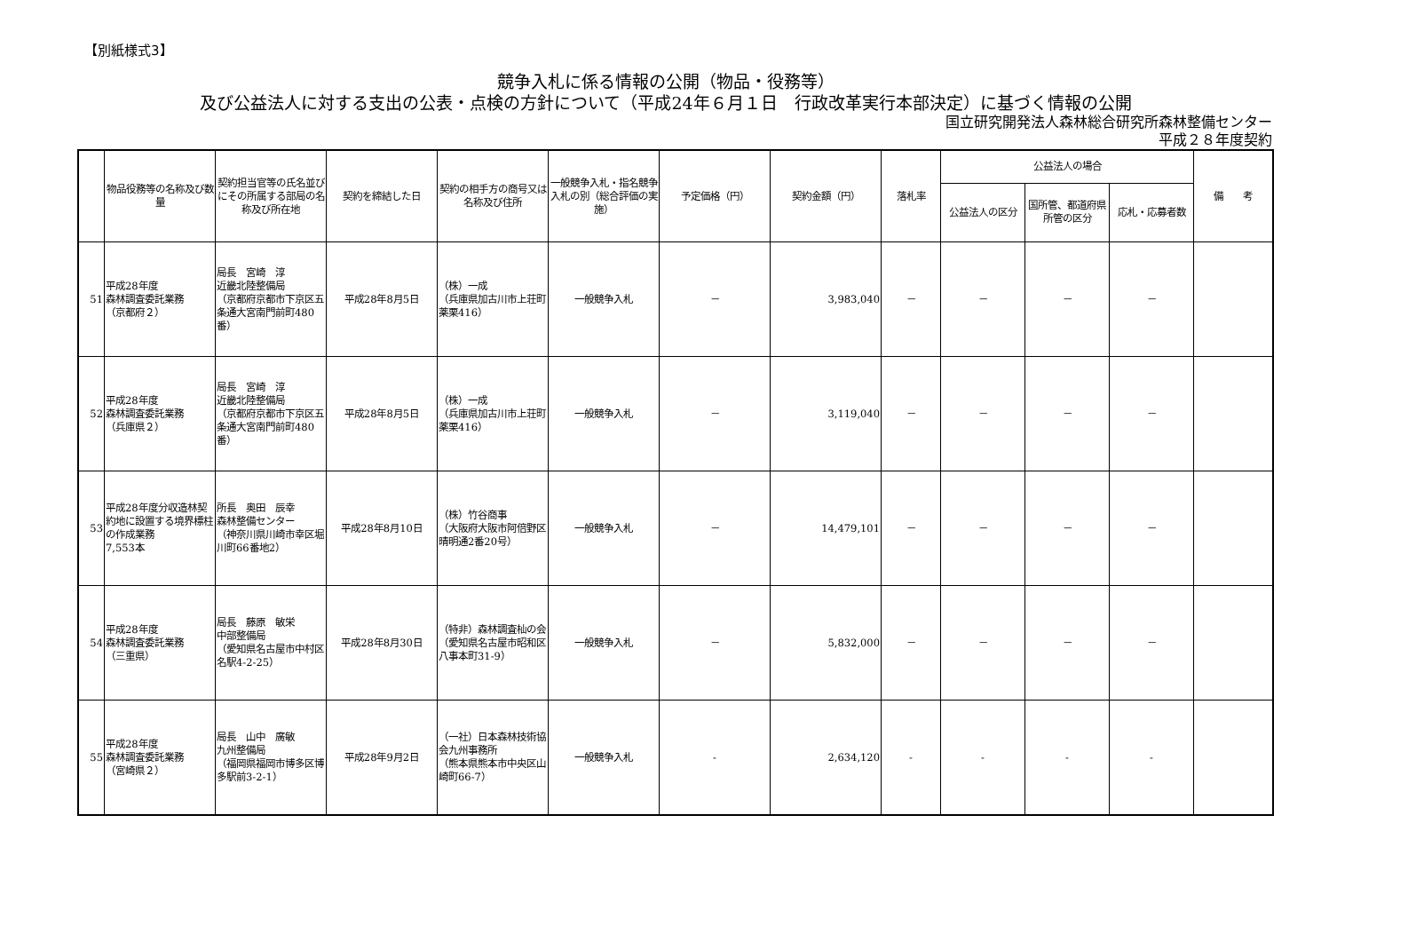【別紙様式3】
競争入札に係る情報の公開（物品・役務等）
及び公益法人に対する支出の公表・点検の方針について（平成24年６月１日　行政改革実行本部決定）に基づく情報の公開
国立研究開発法人森林総合研究所森林整備センター
平成２８年度契約
| | 物品役務等の名称及び数量 | 契約担当官等の氏名並びにその所属する部局の名称及び所在地 | 契約を締結した日 | 契約の相手方の商号又は名称及び住所 | 一般競争入札・指名競争入札の別（総合評価の実施） | 予定価格（円） | 契約金額（円） | 落札率 | 公益法人の場合 | | | 備 考 |
| --- | --- | --- | --- | --- | --- | --- | --- | --- | --- | --- | --- | --- |
| | | | | | | | | | 公益法人の区分 | 国所管、都道府県所管の区分 | 応札・応募者数 | |
| 51 | 平成28年度 森林調査委託業務 （京都府２） | 局長 宮崎 淳 近畿北陸整備局 （京都府京都市下京区五条通大宮南門前町480番） | 平成28年8月5日 | （株）一成 （兵庫県加古川市上荘町薬栗416） | 一般競争入札 | － | 3,983,040 | － | － | － | － | |
| 52 | 平成28年度 森林調査委託業務 （兵庫県２） | 局長 宮崎 淳 近畿北陸整備局 （京都府京都市下京区五条通大宮南門前町480番） | 平成28年8月5日 | （株）一成 （兵庫県加古川市上荘町薬栗416） | 一般競争入札 | － | 3,119,040 | － | － | － | － | |
| 53 | 平成28年度分収造林契約地に設置する境界標柱の作成業務 7,553本 | 所長 奥田 辰幸 森林整備センター （神奈川県川崎市幸区堀川町66番地2） | 平成28年8月10日 | （株）竹谷商事 （大阪府大阪市阿倍野区晴明通2番20号） | 一般競争入札 | － | 14,479,101 | － | － | － | － | |
| 54 | 平成28年度 森林調査委託業務 （三重県） | 局長 藤原 敏栄 中部整備局 （愛知県名古屋市中村区名駅4-2-25） | 平成28年8月30日 | （特非）森林調査杣の会 （愛知県名古屋市昭和区八事本町31-9） | 一般競争入札 | － | 5,832,000 | － | － | － | － | |
| 55 | 平成28年度 森林調査委託業務 （宮崎県２） | 局長 山中 廣敏 九州整備局 （福岡県福岡市博多区博多駅前3-2-1） | 平成28年9月2日 | （一社）日本森林技術協会九州事務所 （熊本県熊本市中央区山崎町66-7） | 一般競争入札 | - | 2,634,120 | - | - | - | - | |